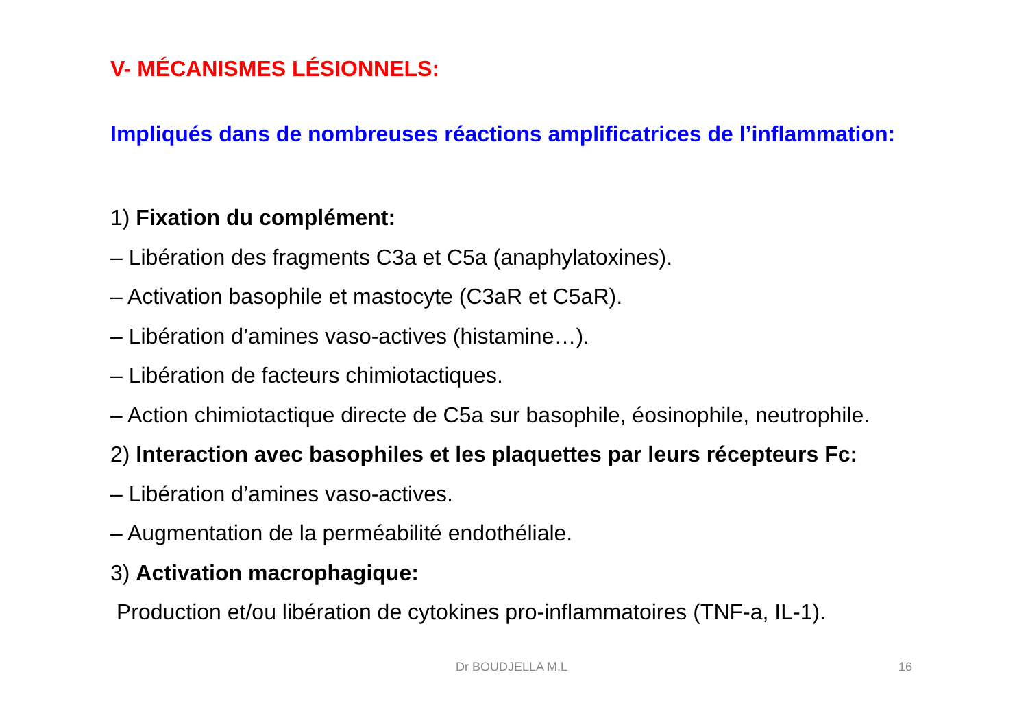V- MÉCANISMES LÉSIONNELS:
Impliqués dans de nombreuses réactions amplificatrices de l’inflammation:
1) Fixation du complément:
– Libération des fragments C3a et C5a (anaphylatoxines).
– Activation basophile et mastocyte (C3aR et C5aR).
– Libération d’amines vaso-actives (histamine…).
– Libération de facteurs chimiotactiques.
– Action chimiotactique directe de C5a sur basophile, éosinophile, neutrophile.
2) Interaction avec basophiles et les plaquettes par leurs récepteurs Fc:
– Libération d’amines vaso-actives.
– Augmentation de la perméabilité endothéliale.
3) Activation macrophagique:
Production et/ou libération de cytokines pro-inflammatoires (TNF-a, IL-1).
Dr BOUDJELLA M.L 16